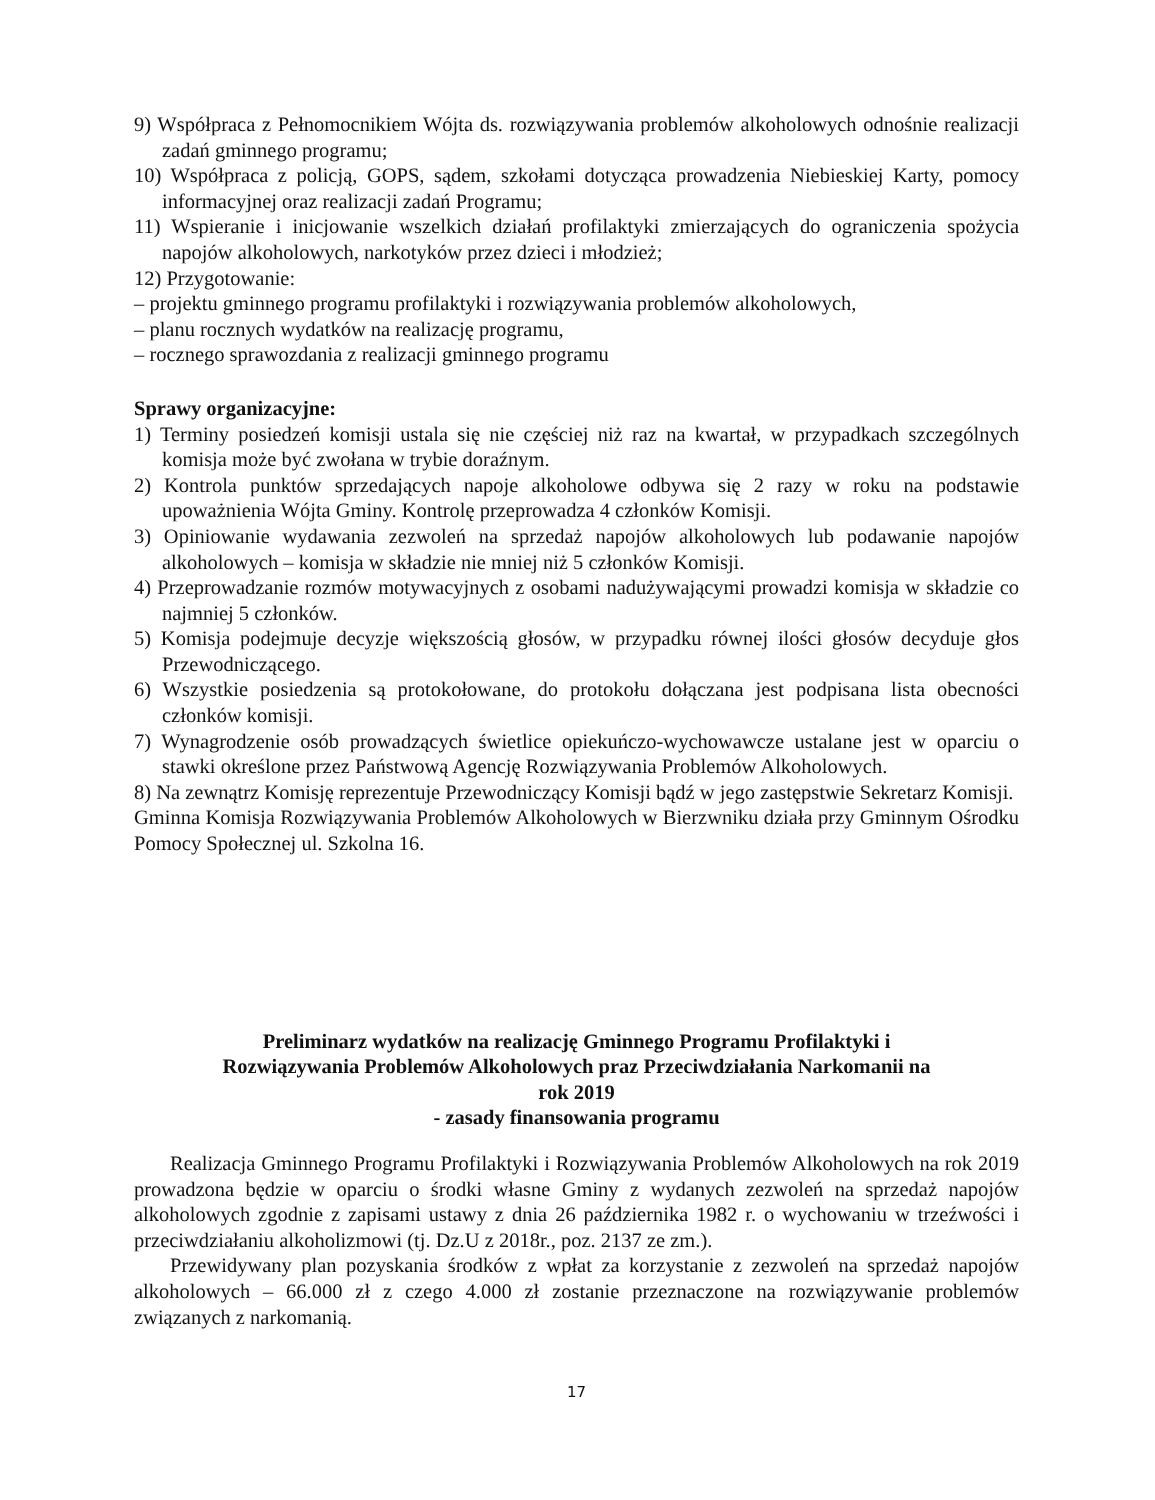9) Współpraca z Pełnomocnikiem Wójta ds. rozwiązywania problemów alkoholowych odnośnie realizacji zadań gminnego programu;
10) Współpraca z policją, GOPS, sądem, szkołami dotycząca prowadzenia Niebieskiej Karty, pomocy informacyjnej oraz realizacji zadań Programu;
11) Wspieranie i inicjowanie wszelkich działań profilaktyki zmierzających do ograniczenia spożycia napojów alkoholowych, narkotyków przez dzieci i młodzież;
12) Przygotowanie:
– projektu gminnego programu profilaktyki i rozwiązywania problemów alkoholowych,
– planu rocznych wydatków na realizację programu,
– rocznego sprawozdania z realizacji gminnego programu
Sprawy organizacyjne:
1) Terminy posiedzeń komisji ustala się nie częściej niż raz na kwartał, w przypadkach szczególnych komisja może być zwołana w trybie doraźnym.
2) Kontrola punktów sprzedających napoje alkoholowe odbywa się 2 razy w roku na podstawie upoważnienia Wójta Gminy. Kontrolę przeprowadza 4 członków Komisji.
3) Opiniowanie wydawania zezwoleń na sprzedaż napojów alkoholowych lub podawanie napojów alkoholowych – komisja w składzie nie mniej niż 5 członków Komisji.
4) Przeprowadzanie rozmów motywacyjnych z osobami nadużywającymi prowadzi komisja w składzie co najmniej 5 członków.
5) Komisja podejmuje decyzje większością głosów, w przypadku równej ilości głosów decyduje głos Przewodniczącego.
6) Wszystkie posiedzenia są protokołowane, do protokołu dołączana jest podpisana lista obecności członków komisji.
7) Wynagrodzenie osób prowadzących świetlice opiekuńczo-wychowawcze ustalane jest w oparciu o stawki określone przez Państwową Agencję Rozwiązywania Problemów Alkoholowych.
8) Na zewnątrz Komisję reprezentuje Przewodniczący Komisji bądź w jego zastępstwie Sekretarz Komisji.
Gminna Komisja Rozwiązywania Problemów Alkoholowych w Bierzwniku działa przy Gminnym Ośrodku Pomocy Społecznej ul. Szkolna 16.
Preliminarz wydatków na realizację Gminnego Programu Profilaktyki i
Rozwiązywania Problemów Alkoholowych praz Przeciwdziałania Narkomanii na
rok 2019
- zasady finansowania programu
Realizacja Gminnego Programu Profilaktyki i Rozwiązywania Problemów Alkoholowych na rok 2019 prowadzona będzie w oparciu o środki własne Gminy z wydanych zezwoleń na sprzedaż napojów alkoholowych zgodnie z zapisami ustawy z dnia 26 października 1982 r. o wychowaniu w trzeźwości i przeciwdziałaniu alkoholizmowi (tj. Dz.U z 2018r., poz. 2137 ze zm.).
Przewidywany plan pozyskania środków z wpłat za korzystanie z zezwoleń na sprzedaż napojów alkoholowych – 66.000 zł z czego 4.000 zł zostanie przeznaczone na rozwiązywanie problemów związanych z narkomanią.
17